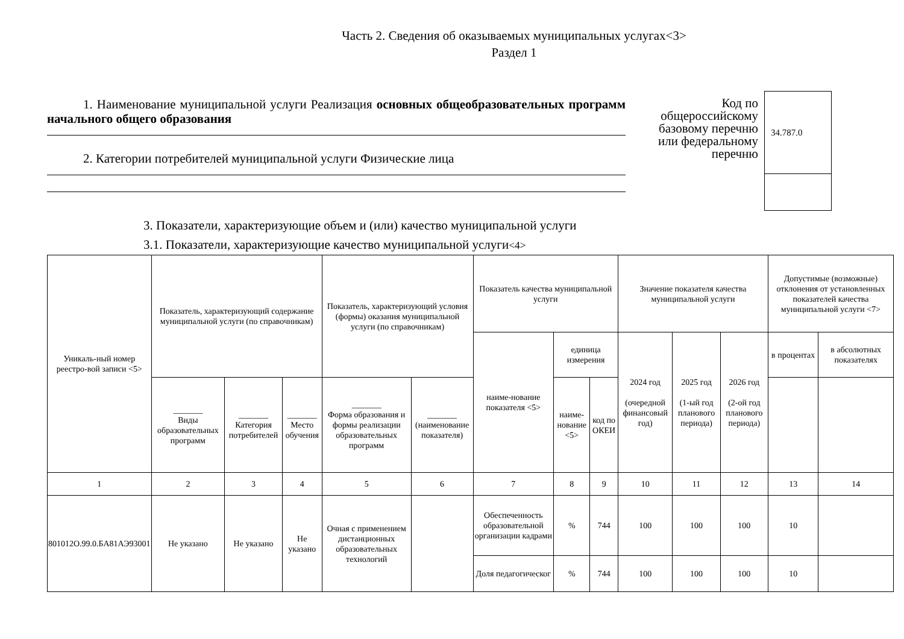Часть 2. Сведения об оказываемых муниципальных услугах<3>
Раздел 1
1. Наименование муниципальной услуги Реализация основных общеобразовательных программ начального общего образования
2. Категории потребителей муниципальной услуги Физические лица
Код по общероссийскому базовому перечню или федеральному перечню
34.787.0
3. Показатели, характеризующие объем и (или) качество муниципальной услуги
3.1. Показатели, характеризующие качество муниципальной услуги<4>
| Уникаль-ный номер реестро-вой записи <5> | Показатель, характеризующий содержание муниципальной услуги (по справочникам) | | | Показатель, характеризующий условия (формы) оказания муниципальной услуги (по справочникам) | | Показатель качества муниципальной услуги | | | Значение показателя качества муниципальной услуги | | | Допустимые (возможные) отклонения от установленных показателей качества муниципальной услуги <7> | |
| | | | | | | наиме-нование показателя <5> | единица измерения | | 2024 год (очередной финансовый год) | 2025 год (1-ый год планового периода) | 2026 год (2-ой год планового периода) | в процентах | в абсолютных показателях |
| | _______ Виды образовательных программ | _______ Категория потребителей | _______ Место обучения | _______ Форма образования и формы реализации образовательных программ | _______ (наименование показателя) | | наиме-нование <5> | код по ОКЕИ | | | | | |
| 1 | 2 | 3 | 4 | 5 | 6 | 7 | 8 | 9 | 10 | 11 | 12 | 13 | 14 |
| 801012О.99.0.БА81АЭ93001 | Не указано | Не указано | Не указано | Очная с применением дистанционных образовательных технологий | | Обеспеченность образовательной организации кадрами | % | 744 | 100 | 100 | 100 | 10 | |
| | | | | | | Доля педагогическог | % | 744 | 100 | 100 | 100 | 10 | |